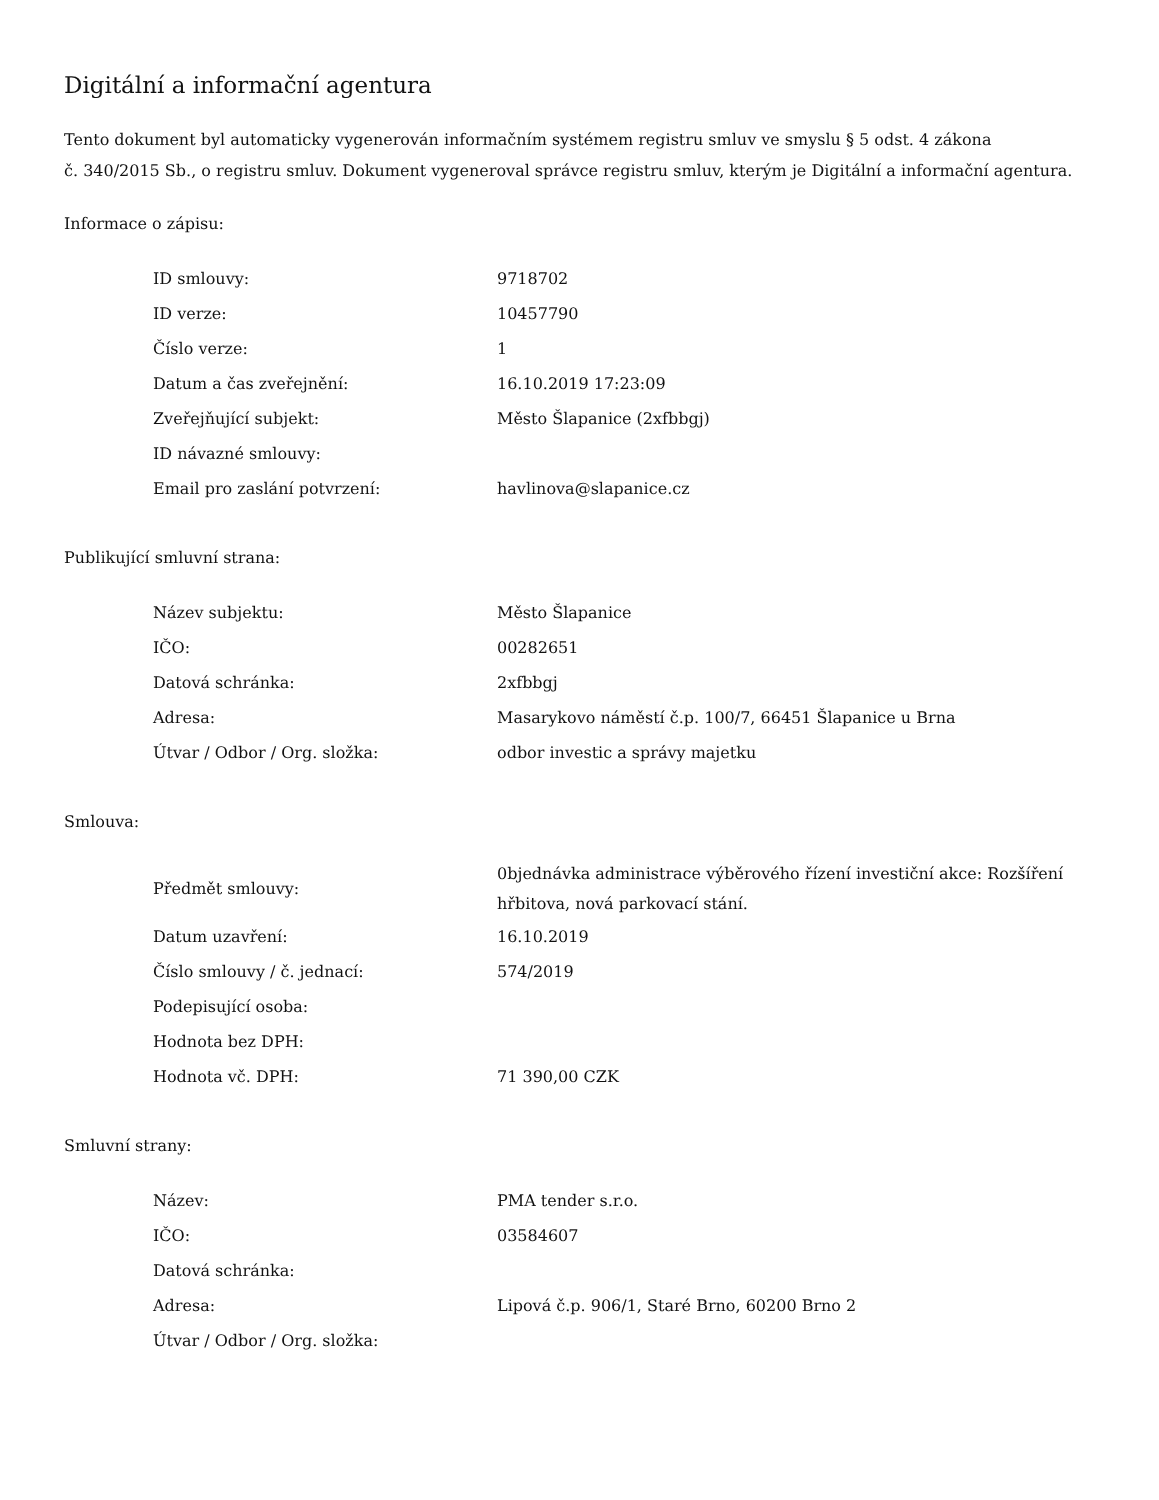Digitální a informační agentura
Tento dokument byl automaticky vygenerován informačním systémem registru smluv ve smyslu § 5 odst. 4 zákona
č. 340/2015 Sb., o registru smluv. Dokument vygeneroval správce registru smluv, kterým je Digitální a informační agentura.
Informace o zápisu:
| ID smlouvy: | 9718702 |
| ID verze: | 10457790 |
| Číslo verze: | 1 |
| Datum a čas zveřejnění: | 16.10.2019 17:23:09 |
| Zveřejňující subjekt: | Město Šlapanice (2xfbbgj) |
| ID návazné smlouvy: | |
| Email pro zaslání potvrzení: | havlinova@slapanice.cz |
Publikující smluvní strana:
| Název subjektu: | Město Šlapanice |
| IČO: | 00282651 |
| Datová schránka: | 2xfbbgj |
| Adresa: | Masarykovo náměstí č.p. 100/7, 66451 Šlapanice u Brna |
| Útvar / Odbor / Org. složka: | odbor investic a správy majetku |
Smlouva:
| Předmět smlouvy: | 0bjednávka administrace výběrového řízení investiční akce: Rozšíření hřbitova, nová parkovací stání. |
| Datum uzavření: | 16.10.2019 |
| Číslo smlouvy / č. jednací: | 574/2019 |
| Podepisující osoba: | |
| Hodnota bez DPH: | |
| Hodnota vč. DPH: | 71 390,00 CZK |
Smluvní strany:
| Název: | PMA tender s.r.o. |
| IČO: | 03584607 |
| Datová schránka: | |
| Adresa: | Lipová č.p. 906/1, Staré Brno, 60200 Brno 2 |
| Útvar / Odbor / Org. složka: | |